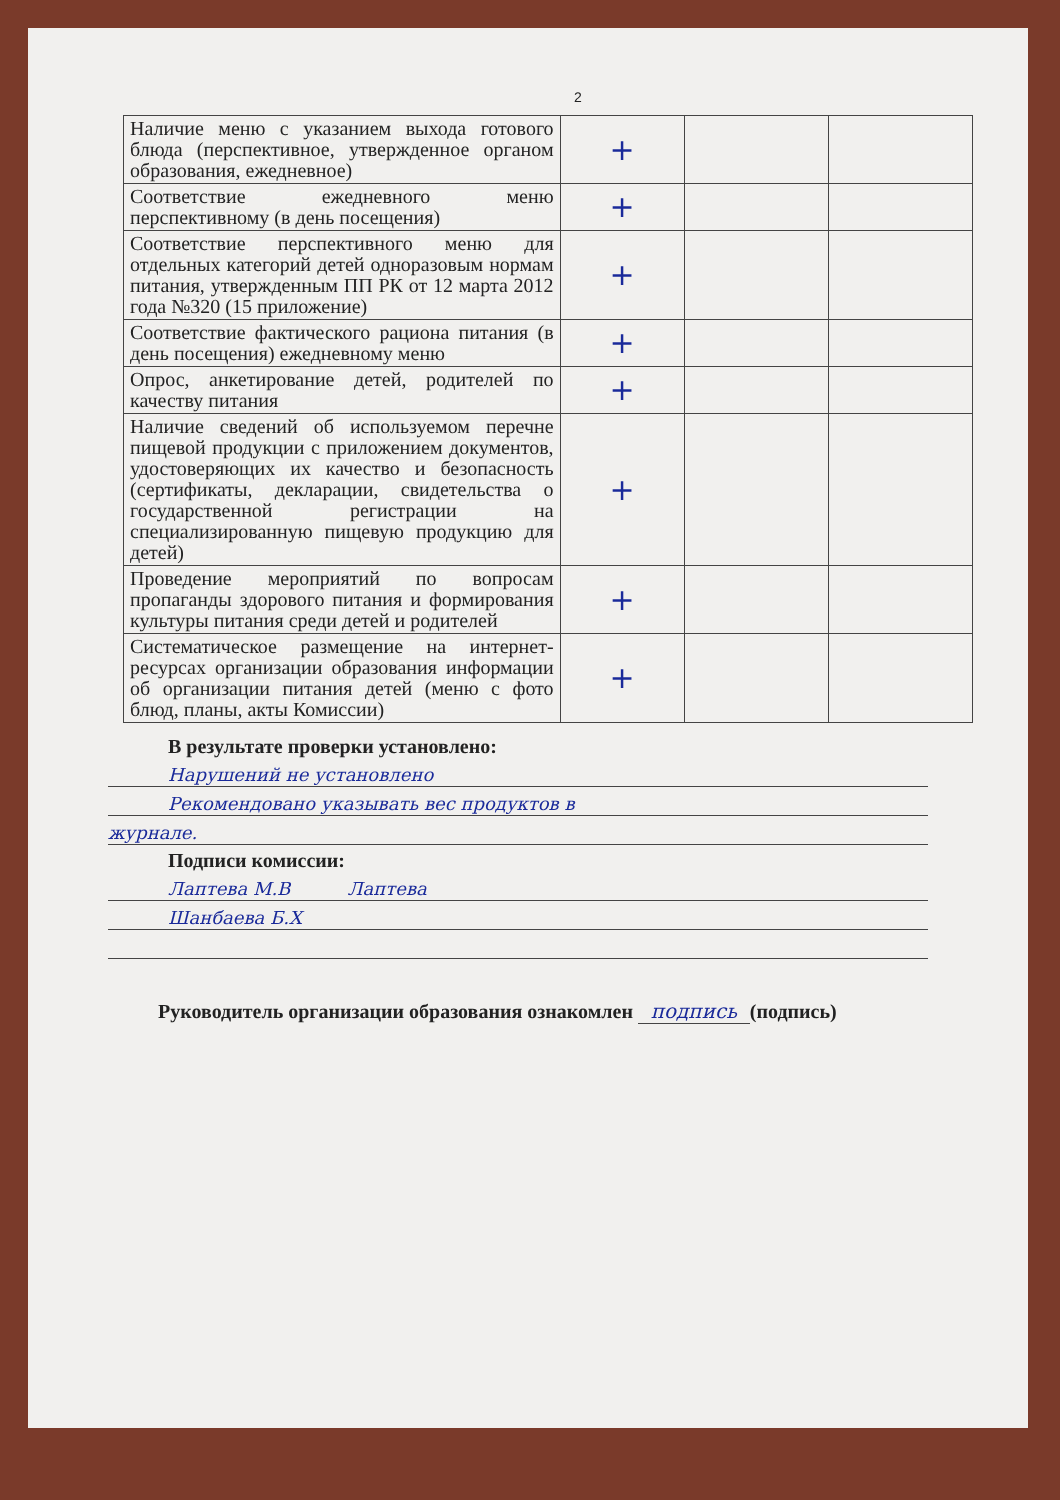2
| Наличие меню с указанием выхода готового блюда (перспективное, утвержденное органом образования, ежедневное) | + | | |
| Соответствие ежедневного меню перспективному (в день посещения) | + | | |
| Соответствие перспективного меню для отдельных категорий детей одноразовым нормам питания, утвержденным ПП РК от 12 марта 2012 года №320 (15 приложение) | + | | |
| Соответствие фактического рациона питания (в день посещения) ежедневному меню | + | | |
| Опрос, анкетирование детей, родителей по качеству питания | + | | |
| Наличие сведений об используемом перечне пищевой продукции с приложением документов, удостоверяющих их качество и безопасность (сертификаты, декларации, свидетельства о государственной регистрации на специализированную пищевую продукцию для детей) | + | | |
| Проведение мероприятий по вопросам пропаганды здорового питания и формирования культуры питания среди детей и родителей | + | | |
| Систематическое размещение на интернет-ресурсах организации образования информации об организации питания детей (меню с фото блюд, планы, акты Комиссии) | + | | |
В результате проверки установлено:
Нарушений не установлено
Рекомендовано указывать вес продуктов в
журнале.
Подписи комиссии:
Лаптева М.В Лаптева
Шанбаева Б.Х
Руководитель организации образования ознакомлен подпись (подпись)